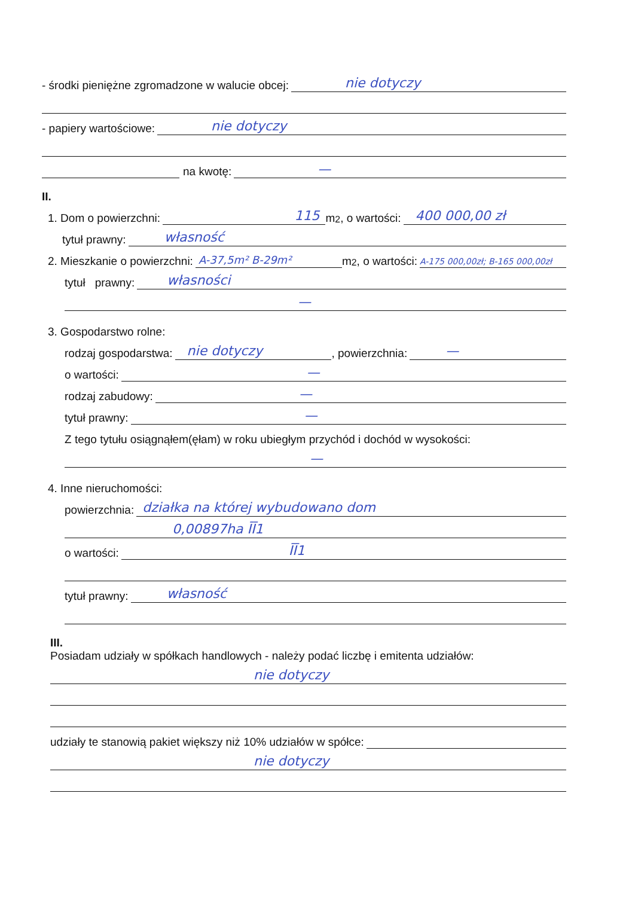- środki pieniężne zgromadzone w walucie obcej:
nie dotyczy
- papiery wartościowe:
nie dotyczy
na kwotę:
—
II.
1. Dom o powierzchni:
115
m<sup>2</sup>, o wartości:
400 000,00 zł
tytuł prawny:
własność
2. Mieszkanie o powierzchni:
A-37,5m² B-29m²
m<sup>2</sup>, o wartości:
A-175 000,00zł; B-165 000,00zł
tytuł prawny:
własności
—
3. Gospodarstwo rolne:
rodzaj gospodarstwa:
nie dotyczy
, powierzchnia:
—
o wartości:
—
rodzaj zabudowy:
—
tytuł prawny:
—
Z tego tytułu osiągnąłem(ęłam) w roku ubiegłym przychód i dochód w wysokości:
—
4. Inne nieruchomości:
powierzchnia:
działka na której wybudowano dom
0,00897ha ĪĪ1
o wartości:
ĪĪ1
tytuł prawny:
własność
III.
Posiadam udziały w spółkach handlowych - należy podać liczbę i emitenta udziałów:
nie dotyczy
udziały te stanowią pakiet większy niż 10% udziałów w spółce:
nie dotyczy